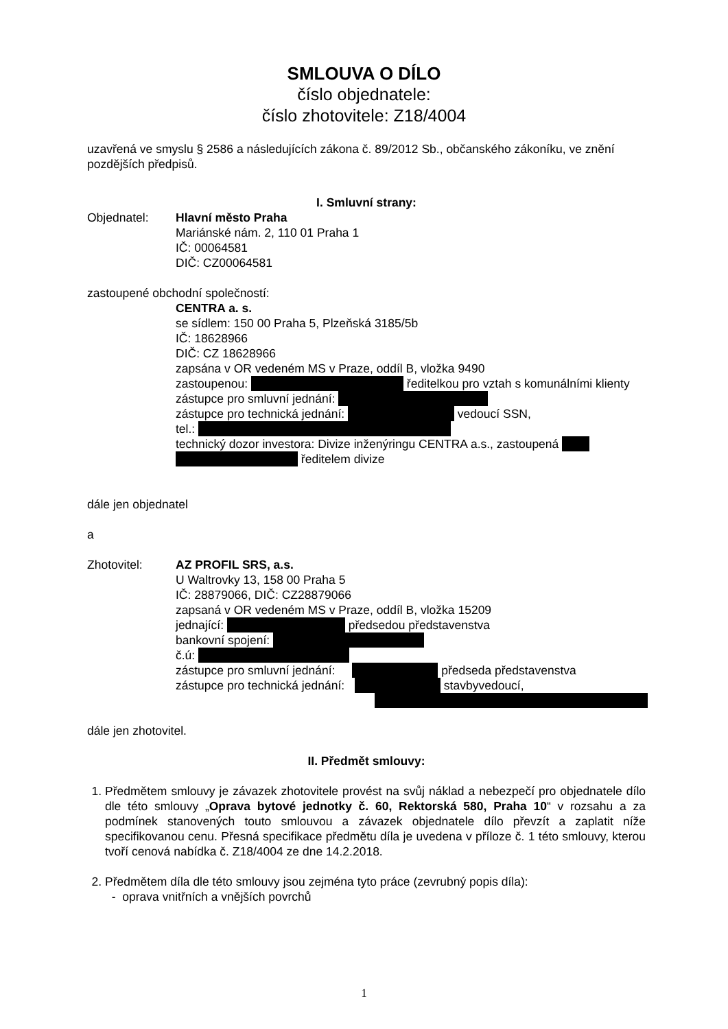SMLOUVA O DÍLO
číslo objednatele:
číslo zhotovitele: Z18/4004
uzavřená ve smyslu § 2586 a následujících zákona č. 89/2012 Sb., občanského zákoníku, ve znění pozdějších předpisů.
I. Smluvní strany:
Objednatel: Hlavní město Praha
Mariánské nám. 2, 110 01 Praha 1
IČ: 00064581
DIČ: CZ00064581
zastoupené obchodní společností:
CENTRA a. s.
se sídlem: 150 00 Praha 5, Plzeňská 3185/5b
IČ: 18628966
DIČ: CZ 18628966
zapsána v OR vedeném MS v Praze, oddíl B, vložka 9490
zastoupenou: ředitelkou pro vztah s komunálními klienty
zástupce pro smluvní jednání:
zástupce pro technická jednání: vedoucí SSN,
tel.:
technický dozor investora: Divize inženýringu CENTRA a.s., zastoupená
ředitelem divize
dále jen objednatel
a
Zhotovitel: AZ PROFIL SRS, a.s.
U Waltrovky 13, 158 00 Praha 5
IČ: 28879066, DIČ: CZ28879066
zapsaná v OR vedeném MS v Praze, oddíl B, vložka 15209
jednající: předsedou představenstva
bankovní spojení:
č.ú:
zástupce pro smluvní jednání: předseda představenstva
zástupce pro technická jednání: stavbyvedoucí,
dále jen zhotovitel.
II. Předmět smlouvy:
1. Předmětem smlouvy je závazek zhotovitele provést na svůj náklad a nebezpečí pro objednatele dílo dle této smlouvy „Oprava bytové jednotky č. 60, Rektorská 580, Praha 10“ v rozsahu a za podmínek stanovených touto smlouvou a závazek objednatele dílo převzít a zaplatit níže specifikovanou cenu. Přesná specifikace předmětu díla je uvedena v příloze č. 1 této smlouvy, kterou tvoří cenová nabídka č. Z18/4004 ze dne 14.2.2018.
2. Předmětem díla dle této smlouvy jsou zejména tyto práce (zevrubný popis díla):
- oprava vnitřních a vnějších povrchů
1